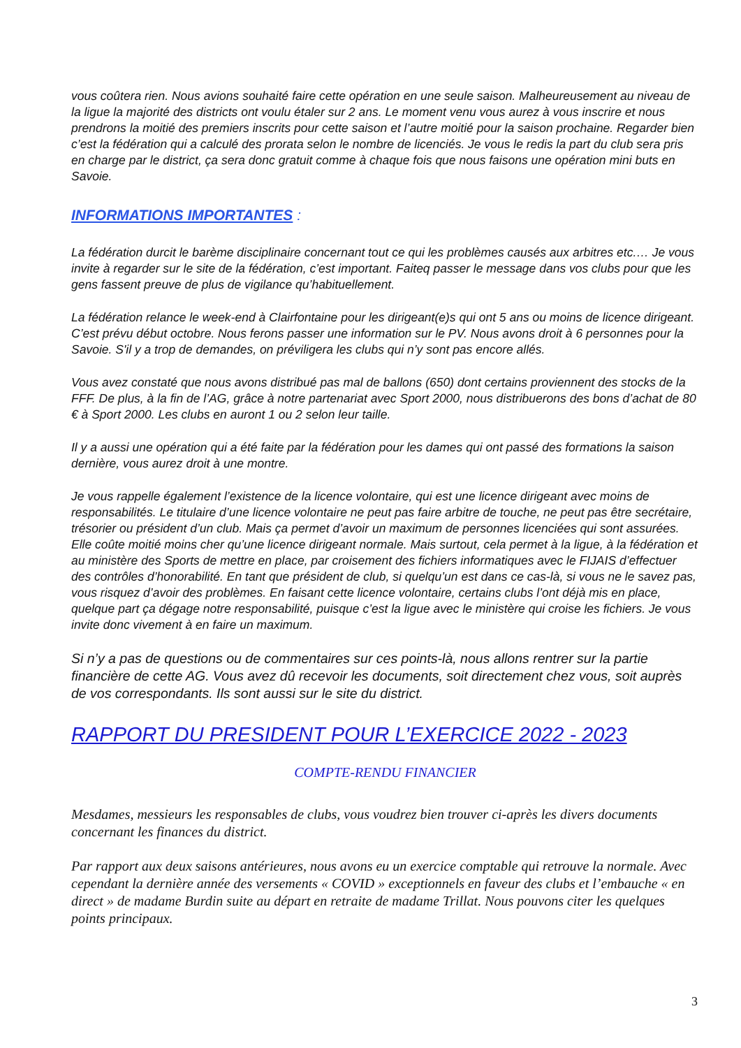vous coûtera rien. Nous avions souhaité faire cette opération en une seule saison. Malheureusement au niveau de la ligue la majorité des districts ont voulu étaler sur 2 ans. Le moment venu vous aurez à vous inscrire et nous prendrons la moitié des premiers inscrits pour cette saison et l’autre moitié pour la saison prochaine. Regarder bien c’est la fédération qui a calculé des prorata selon le nombre de licenciés. Je vous le redis la part du club sera pris en charge par le district, ça sera donc gratuit comme à chaque fois que nous faisons une opération mini buts en Savoie.
INFORMATIONS IMPORTANTES :
La fédération durcit le barème disciplinaire concernant tout ce qui les problèmes causés aux arbitres etc.… Je vous invite à regarder sur le site de la fédération, c’est important. Faiteq passer le message dans vos clubs pour que les gens fassent preuve de plus de vigilance qu’habituellement.
La fédération relance le week-end à Clairfontaine pour les dirigeant(e)s qui ont 5 ans ou moins de licence dirigeant. C’est prévu début octobre. Nous ferons passer une information sur le PV. Nous avons droit à 6 personnes pour la Savoie. S'il y a trop de demandes, on préviligera les clubs qui n’y sont pas encore allés.
Vous avez constaté que nous avons distribué pas mal de ballons (650) dont certains proviennent des stocks de la FFF. De plus, à la fin de l’AG, grâce à notre partenariat avec Sport 2000, nous distribuerons des bons d’achat de 80 € à Sport 2000. Les clubs en auront 1 ou 2 selon leur taille.
Il y a aussi une opération qui a été faite par la fédération pour les dames qui ont passé des formations la saison dernière, vous aurez droit à une montre.
Je vous rappelle également l’existence de la licence volontaire, qui est une licence dirigeant avec moins de responsabilités. Le titulaire d’une licence volontaire ne peut pas faire arbitre de touche, ne peut pas être secrétaire, trésorier ou président d’un club. Mais ça permet d’avoir un maximum de personnes licenciées qui sont assurées. Elle coûte moitié moins cher qu’une licence dirigeant normale. Mais surtout, cela permet à la ligue, à la fédération et au ministère des Sports de mettre en place, par croisement des fichiers informatiques avec le FIJAIS d’effectuer des contrôles d’honorabilité. En tant que président de club, si quelqu’un est dans ce cas-là, si vous ne le savez pas, vous risquez d’avoir des problèmes. En faisant cette licence volontaire, certains clubs l’ont déjà mis en place, quelque part ça dégage notre responsabilité, puisque c’est la ligue avec le ministère qui croise les fichiers. Je vous invite donc vivement à en faire un maximum.
Si n’y a pas de questions ou de commentaires sur ces points-là, nous allons rentrer sur la partie financière de cette AG. Vous avez dû recevoir les documents, soit directement chez vous, soit auprès de vos correspondants. Ils sont aussi sur le site du district.
RAPPORT DU PRESIDENT POUR L’EXERCICE 2022 - 2023
COMPTE-RENDU FINANCIER
Mesdames, messieurs les responsables de clubs, vous voudrez bien trouver ci-après les divers documents concernant les finances du district.
Par rapport aux deux saisons antérieures, nous avons eu un exercice comptable qui retrouve la normale. Avec cependant la dernière année des versements « COVID » exceptionnels en faveur des clubs et l’embauche « en direct » de madame Burdin suite au départ en retraite de madame Trillat. Nous pouvons citer les quelques points principaux.
3